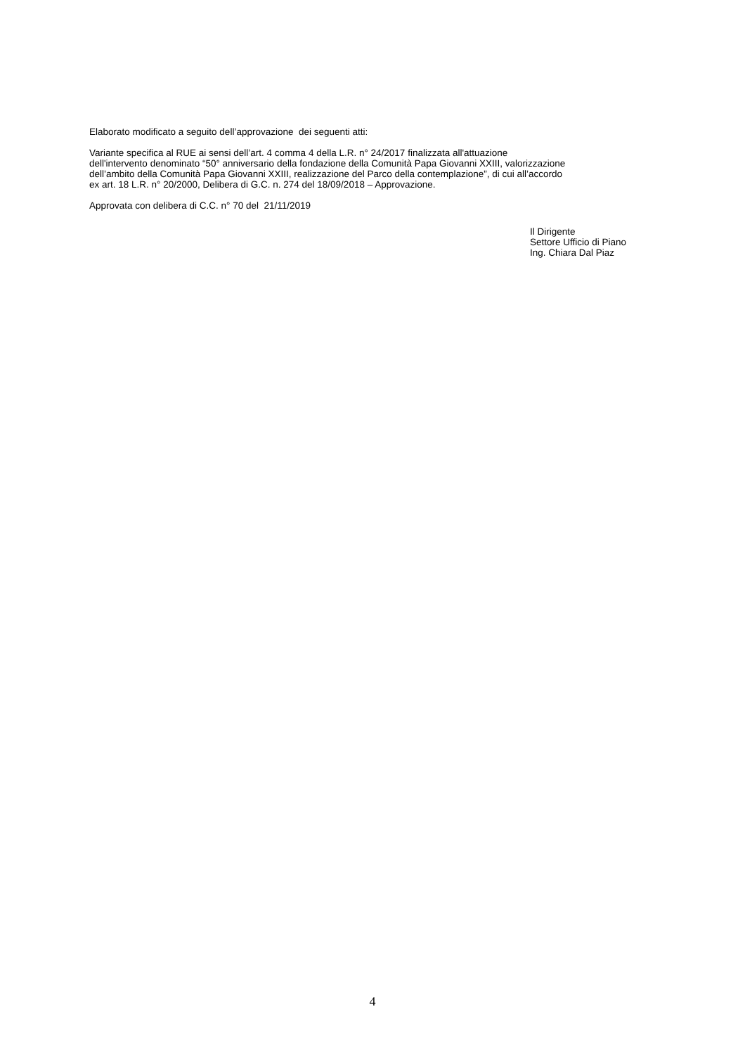Elaborato modificato a seguito dell’approvazione dei seguenti atti:
Variante specifica al RUE ai sensi dell’art. 4 comma 4 della L.R. n° 24/2017 finalizzata all'attuazione
dell'intervento denominato “50° anniversario della fondazione della Comunità Papa Giovanni XXIII, valorizzazione
dell’ambito della Comunità Papa Giovanni XXIII, realizzazione del Parco della contemplazione”, di cui all’accordo
ex art. 18 L.R. n° 20/2000, Delibera di G.C. n. 274 del 18/09/2018 – Approvazione.
Approvata con delibera di C.C. n° 70 del 21/11/2019
Il Dirigente
Settore Ufficio di Piano
Ing. Chiara Dal Piaz
4